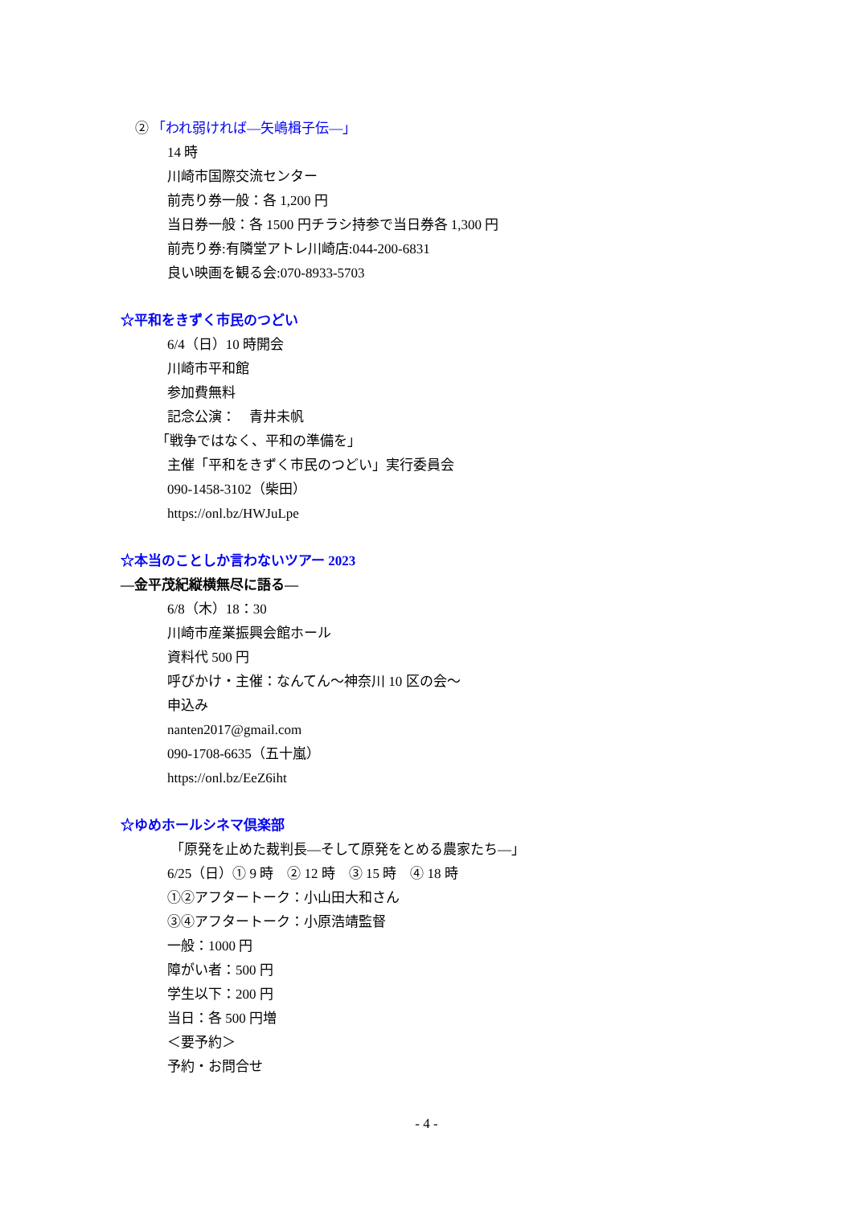② 「われ弱ければ—矢嶋楫子伝—」
14 時
川崎市国際交流センター
前売り券一般：各 1,200 円
当日券一般：各 1500 円チラシ持参で当日券各 1,300 円
前売り券:有隣堂アトレ川崎店:044-200-6831
良い映画を観る会:070-8933-5703
☆平和をきずく市民のつどい
6/4（日）10 時開会
川崎市平和館
参加費無料
記念公演：　青井未帆
「戦争ではなく、平和の準備を」
主催「平和をきずく市民のつどい」実行委員会
090-1458-3102（柴田）
https://onl.bz/HWJuLpe
☆本当のことしか言わないツアー 2023
—金平茂紀縦横無尽に語る—
6/8（木）18：30
川崎市産業振興会館ホール
資料代 500 円
呼びかけ・主催：なんてん～神奈川 10 区の会～
申込み
nanten2017@gmail.com
090-1708-6635（五十嵐）
https://onl.bz/EeZ6iht
☆ゆめホールシネマ倶楽部
「原発を止めた裁判長—そして原発をとめる農家たち—」
6/25（日）① 9 時　② 12 時　③ 15 時　④ 18 時
①②アフタートーク：小山田大和さん
③④アフタートーク：小原浩靖監督
一般：1000 円
障がい者：500 円
学生以下：200 円
当日：各 500 円増
＜要予約＞
予約・お問合せ
- 4 -